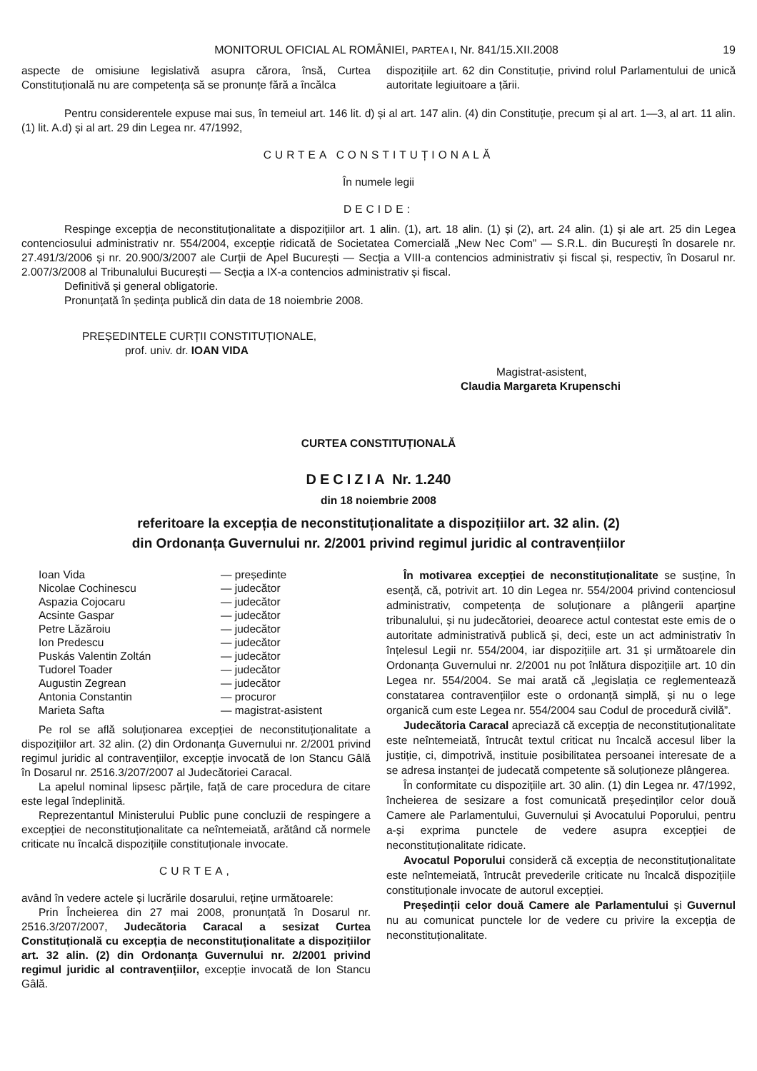MONITORUL OFICIAL AL ROMÂNIEI, PARTEA I, Nr. 841/15.XII.2008 19
aspecte de omisiune legislativă asupra cărora, însă, Curtea Constituțională nu are competența să se pronunțe fără a încălca
dispozițiile art. 62 din Constituție, privind rolul Parlamentului de unică autoritate legiuitoare a țării.
Pentru considerentele expuse mai sus, în temeiul art. 146 lit. d) și al art. 147 alin. (4) din Constituție, precum și al art. 1—3, al art. 11 alin. (1) lit. A.d) și al art. 29 din Legea nr. 47/1992,
CURTEA CONSTITUȚIONALĂ
În numele legii
DECIDE:
Respinge excepția de neconstituționalitate a dispozițiilor art. 1 alin. (1), art. 18 alin. (1) și (2), art. 24 alin. (1) și ale art. 25 din Legea contenciosului administrativ nr. 554/2004, excepție ridicată de Societatea Comercială „New Nec Com” — S.R.L. din București în dosarele nr. 27.491/3/2006 și nr. 20.900/3/2007 ale Curții de Apel București — Secția a VIII-a contencios administrativ și fiscal și, respectiv, în Dosarul nr. 2.007/3/2008 al Tribunalului București — Secția a IX-a contencios administrativ și fiscal.
Definitivă și general obligatorie.
Pronunțată în ședința publică din data de 18 noiembrie 2008.
PREȘEDINTELE CURȚII CONSTITUȚIONALE,
prof. univ. dr. IOAN VIDA
Magistrat-asistent,
Claudia Margareta Krupenschi
CURTEA CONSTITUȚIONALĂ
DECIZIA Nr. 1.240
din 18 noiembrie 2008
referitoare la excepția de neconstituționalitate a dispozițiilor art. 32 alin. (2)
din Ordonanța Guvernului nr. 2/2001 privind regimul juridic al contravențiilor
| Ioan Vida | — președinte |
| Nicolae Cochinescu | — judecător |
| Aspazia Cojocaru | — judecător |
| Acsinte Gaspar | — judecător |
| Petre Lăzăroiu | — judecător |
| Ion Predescu | — judecător |
| Puskás Valentin Zoltán | — judecător |
| Tudorel Toader | — judecător |
| Augustin Zegrean | — judecător |
| Antonia Constantin | — procuror |
| Marieta Safta | — magistrat-asistent |
Pe rol se află soluționarea excepției de neconstituționalitate a dispozițiilor art. 32 alin. (2) din Ordonanța Guvernului nr. 2/2001 privind regimul juridic al contravențiilor, excepție invocată de Ion Stancu Gâlă în Dosarul nr. 2516.3/207/2007 al Judecătoriei Caracal.
La apelul nominal lipsesc părțile, față de care procedura de citare este legal îndeplinită.
Reprezentantul Ministerului Public pune concluzii de respingere a excepției de neconstituționalitate ca neîntemeiată, arătând că normele criticate nu încalcă dispozițiile constituționale invocate.
CURTEA,
având în vedere actele și lucrările dosarului, reține următoarele:
Prin Încheierea din 27 mai 2008, pronunțată în Dosarul nr. 2516.3/207/2007, Judecătoria Caracal a sesizat Curtea Constituțională cu excepția de neconstituționalitate a dispozițiilor art. 32 alin. (2) din Ordonanța Guvernului nr. 2/2001 privind regimul juridic al contravențiilor, excepție invocată de Ion Stancu Gâlă.
În motivarea excepției de neconstituționalitate se susține, în esență, că, potrivit art. 10 din Legea nr. 554/2004 privind contenciosul administrativ, competența de soluționare a plângerii aparține tribunalului, și nu judecătoriei, deoarece actul contestat este emis de o autoritate administrativă publică și, deci, este un act administrativ în înțelesul Legii nr. 554/2004, iar dispozițiile art. 31 și următoarele din Ordonanța Guvernului nr. 2/2001 nu pot înlătura dispozițiile art. 10 din Legea nr. 554/2004. Se mai arată că „legislația ce reglementează constatarea contravențiilor este o ordonanță simplă, și nu o lege organică cum este Legea nr. 554/2004 sau Codul de procedură civilă”.
Judecătoria Caracal apreciază că excepția de neconstituționalitate este neîntemeiată, întrucât textul criticat nu încalcă accesul liber la justiție, ci, dimpotrivă, instituie posibilitatea persoanei interesate de a se adresa instanței de judecată competente să soluționeze plângerea.
În conformitate cu dispozițiile art. 30 alin. (1) din Legea nr. 47/1992, încheierea de sesizare a fost comunicată președinților celor două Camere ale Parlamentului, Guvernului și Avocatului Poporului, pentru a-și exprima punctele de vedere asupra excepției de neconstituționalitate ridicate.
Avocatul Poporului consideră că excepția de neconstituționalitate este neîntemeiată, întrucât prevederile criticate nu încalcă dispozițiile constituționale invocate de autorul excepției.
Președinții celor două Camere ale Parlamentului și Guvernul nu au comunicat punctele lor de vedere cu privire la excepția de neconstituționalitate.